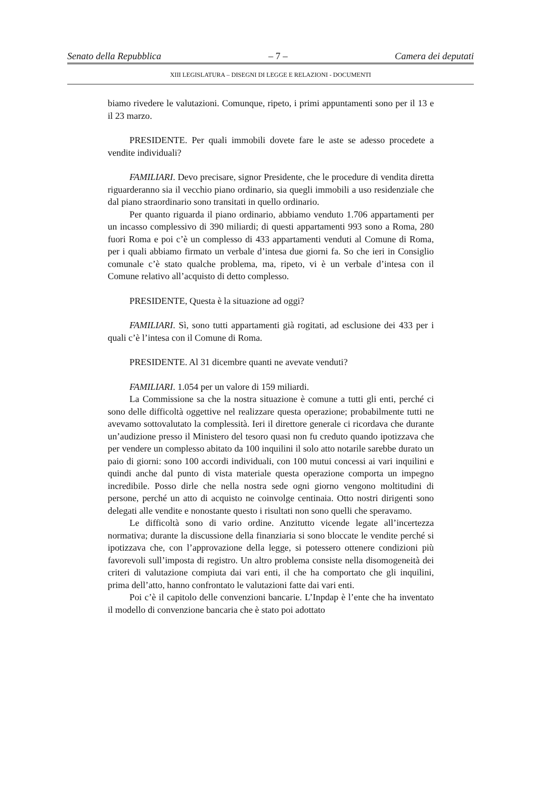Senato della Repubblica – 7 – Camera dei deputati
XIII LEGISLATURA – DISEGNI DI LEGGE E RELAZIONI - DOCUMENTI
biamo rivedere le valutazioni. Comunque, ripeto, i primi appuntamenti sono per il 13 e il 23 marzo.
PRESIDENTE. Per quali immobili dovete fare le aste se adesso procedete a vendite individuali?
FAMILIARI. Devo precisare, signor Presidente, che le procedure di vendita diretta riguarderanno sia il vecchio piano ordinario, sia quegli immobili a uso residenziale che dal piano straordinario sono transitati in quello ordinario.
Per quanto riguarda il piano ordinario, abbiamo venduto 1.706 appartamenti per un incasso complessivo di 390 miliardi; di questi appartamenti 993 sono a Roma, 280 fuori Roma e poi c’è un complesso di 433 appartamenti venduti al Comune di Roma, per i quali abbiamo firmato un verbale d’intesa due giorni fa. So che ieri in Consiglio comunale c’è stato qualche problema, ma, ripeto, vi è un verbale d’intesa con il Comune relativo all’acquisto di detto complesso.
PRESIDENTE, Questa è la situazione ad oggi?
FAMILIARI. Sì, sono tutti appartamenti già rogitati, ad esclusione dei 433 per i quali c’è l’intesa con il Comune di Roma.
PRESIDENTE. Al 31 dicembre quanti ne avevate venduti?
FAMILIARI. 1.054 per un valore di 159 miliardi.
La Commissione sa che la nostra situazione è comune a tutti gli enti, perché ci sono delle difficoltà oggettive nel realizzare questa operazione; probabilmente tutti ne avevamo sottovalutato la complessità. Ieri il direttore generale ci ricordava che durante un’audizione presso il Ministero del tesoro quasi non fu creduto quando ipotizzava che per vendere un complesso abitato da 100 inquilini il solo atto notarile sarebbe durato un paio di giorni: sono 100 accordi individuali, con 100 mutui concessi ai vari inquilini e quindi anche dal punto di vista materiale questa operazione comporta un impegno incredibile. Posso dirle che nella nostra sede ogni giorno vengono moltitudini di persone, perché un atto di acquisto ne coinvolge centinaia. Otto nostri dirigenti sono delegati alle vendite e nonostante questo i risultati non sono quelli che speravamo.
Le difficoltà sono di vario ordine. Anzitutto vicende legate all’incertezza normativa; durante la discussione della finanziaria si sono bloccate le vendite perché si ipotizzava che, con l’approvazione della legge, si potessero ottenere condizioni più favorevoli sull’imposta di registro. Un altro problema consiste nella disomogeneità dei criteri di valutazione compiuta dai vari enti, il che ha comportato che gli inquilini, prima dell’atto, hanno confrontato le valutazioni fatte dai vari enti.
Poi c’è il capitolo delle convenzioni bancarie. L’Inpdap è l’ente che ha inventato il modello di convenzione bancaria che è stato poi adottato